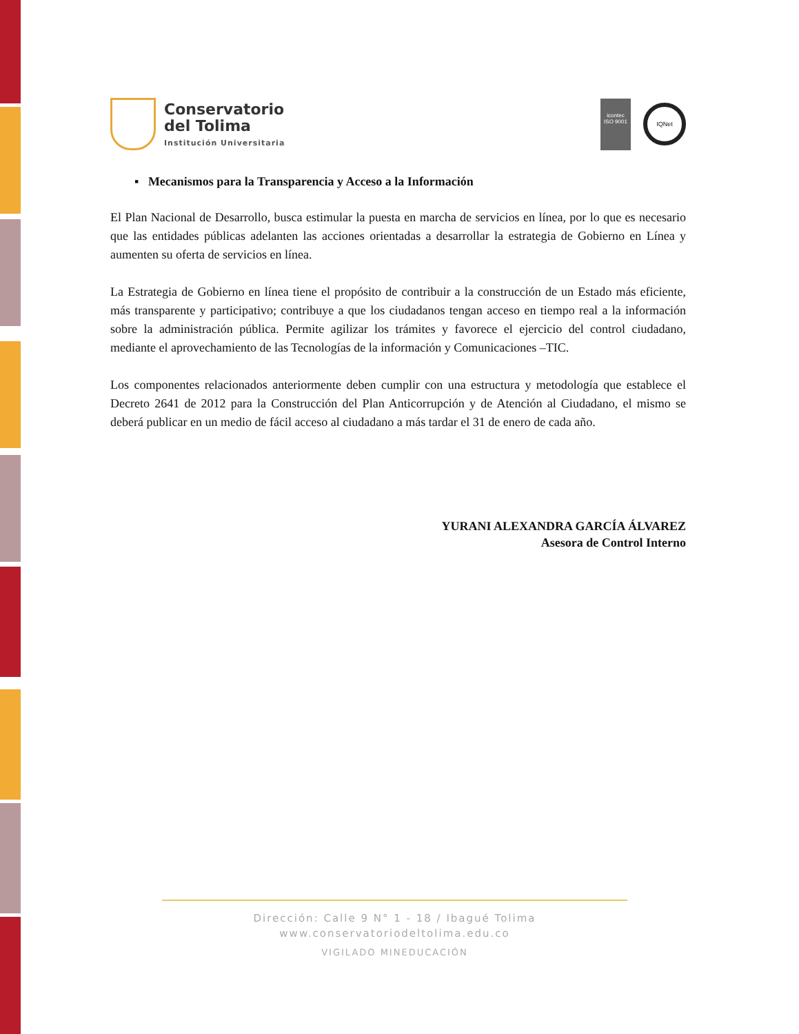Conservatorio
del Tolima
Institución Universitaria
icontec
ISO 9001
IQNet
▪ Mecanismos para la Transparencia y Acceso a la Información
El Plan Nacional de Desarrollo, busca estimular la puesta en marcha de servicios en línea, por lo que es necesario que las entidades públicas adelanten las acciones orientadas a desarrollar la estrategia de Gobierno en Línea y aumenten su oferta de servicios en línea.
La Estrategia de Gobierno en línea tiene el propósito de contribuir a la construcción de un Estado más eficiente, más transparente y participativo; contribuye a que los ciudadanos tengan acceso en tiempo real a la información sobre la administración pública. Permite agilizar los trámites y favorece el ejercicio del control ciudadano, mediante el aprovechamiento de las Tecnologías de la información y Comunicaciones –TIC.
Los componentes relacionados anteriormente deben cumplir con una estructura y metodología que establece el Decreto 2641 de 2012 para la Construcción del Plan Anticorrupción y de Atención al Ciudadano, el mismo se deberá publicar en un medio de fácil acceso al ciudadano a más tardar el 31 de enero de cada año.
YURANI ALEXANDRA GARCÍA ÁLVAREZ
Asesora de Control Interno
Dirección: Calle 9 N° 1 - 18 / Ibagué Tolima
www.conservatoriodeltolima.edu.co
VIGILADO MINEDUCACIÓN